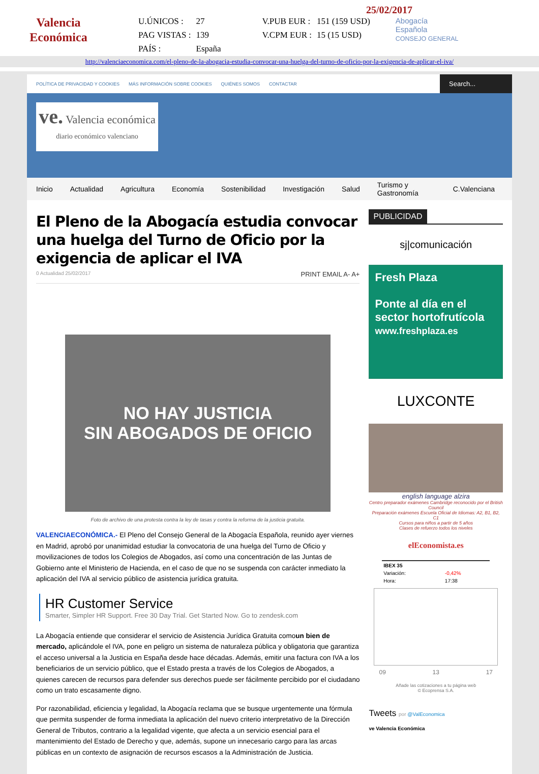Valencia
Económica
25/02/2017
| U.ÚNICOS : | 27 | V.PUB EUR : | 151 (159 USD) |
| PAG VISTAS : | 139 | V.CPM EUR : | 15 (15 USD) |
| PAÍS : | España | | |
Abogacía
Española
CONSEJO GENERAL
http://valenciaeconomica.com/el-pleno-de-la-abogacia-estudia-convocar-una-huelga-del-turno-de-oficio-por-la-exigencia-de-aplicar-el-iva/
POLÍTICA DE PRIVACIDAD Y COOKIES MÁS INFORMACIÓN SOBRE COOKIES QUIÉNES SOMOS CONTACTAR
Search...
ve. Valencia económica
diario económico valenciano
Inicio Actualidad Agricultura Economía Sostenibilidad Investigación Salud Turismo y Gastronomía C.Valenciana
El Pleno de la Abogacía estudia convocar una huelga del Turno de Oficio por la exigencia de aplicar el IVA
0 Actualidad 25/02/2017 PRINT EMAIL A- A+
NO HAY JUSTICIA
SIN ABOGADOS DE OFICIO
Foto de archivo de una protesta contra la ley de tasas y contra la reforma de la justicia gratuita.
VALENCIAECONÓMICA.- El Pleno del Consejo General de la Abogacía Española, reunido ayer viernes en Madrid, aprobó por unanimidad estudiar la convocatoria de una huelga del Turno de Oficio y movilizaciones de todos los Colegios de Abogados, así como una concentración de las Juntas de Gobierno ante el Ministerio de Hacienda, en el caso de que no se suspenda con carácter inmediato la aplicación del IVA al servicio público de asistencia jurídica gratuita.
HR Customer Service
Smarter, Simpler HR Support. Free 30 Day Trial. Get Started Now. Go to zendesk.com
La Abogacía entiende que considerar el servicio de Asistencia Jurídica Gratuita comoun bien de mercado, aplicándole el IVA, pone en peligro un sistema de naturaleza pública y obligatoria que garantiza el acceso universal a la Justicia en España desde hace décadas. Además, emitir una factura con IVA a los beneficiarios de un servicio público, que el Estado presta a través de los Colegios de Abogados, a quienes carecen de recursos para defender sus derechos puede ser fácilmente percibido por el ciudadano como un trato escasamente digno.
Por razonabilidad, eficiencia y legalidad, la Abogacía reclama que se busque urgentemente una fórmula que permita suspender de forma inmediata la aplicación del nuevo criterio interpretativo de la Dirección General de Tributos, contrario a la legalidad vigente, que afecta a un servicio esencial para el mantenimiento del Estado de Derecho y que, además, supone un innecesario cargo para las arcas públicas en un contexto de asignación de recursos escasos a la Administración de Justicia.
PUBLICIDAD
sj|comunicación
Fresh Plaza
Ponte al día en el sector hortofrutícola
www.freshplaza.es
LUXCONTE
english language alzira
Centro preparador exámenes Cambridge reconocido por el British Council
Preparación exámenes Escuela Oficial de Idiomas: A2, B1, B2, C1
Cursos para niños a partir de 5 años
Clases de refuerzo todos los niveles
elEconomista.es
| IBEX 35 | |
| --- | --- |
| Variación: | -0,42% |
| Hora: | 17:38 |
09 13 17
Añade las cotizaciones a tu página web
© Ecoprensa S.A.
Tweets por @ValEconomica
ve Valencia Económica